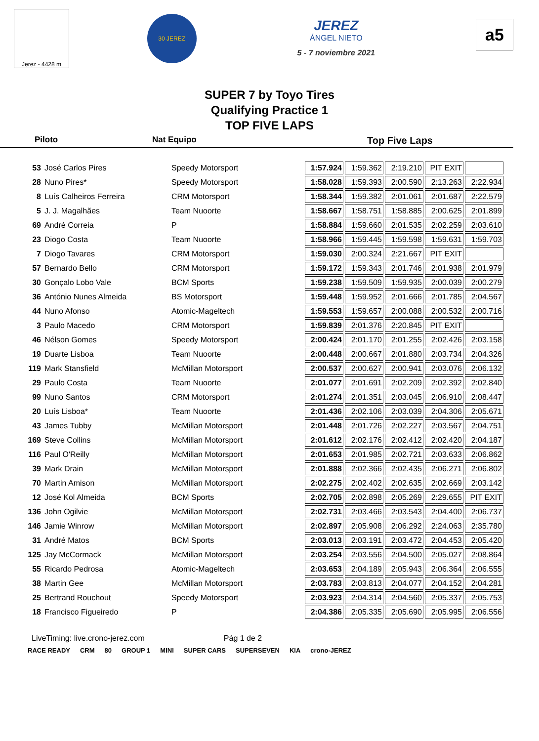Jerez - 4428 m
30 JEREZ
JEREZ
ÁNGEL NIETO
5 - 7 noviembre 2021
a5
SUPER 7 by Toyo Tires
Qualifying Practice 1
TOP FIVE LAPS
Piloto Nat Equipo Top Five Laps
| 53 | José Carlos Pires | Speedy Motorsport | 1:57.924 | 1:59.362 | 2:19.210 | PIT EXIT | |
| 28 | Nuno Pires* | Speedy Motorsport | 1:58.028 | 1:59.393 | 2:00.590 | 2:13.263 | 2:22.934 |
| 8 | Luís Calheiros Ferreira | CRM Motorsport | 1:58.344 | 1:59.382 | 2:01.061 | 2:01.687 | 2:22.579 |
| 5 | J. J. Magalhães | Team Nuoorte | 1:58.667 | 1:58.751 | 1:58.885 | 2:00.625 | 2:01.899 |
| 69 | André Correia | P | 1:58.884 | 1:59.660 | 2:01.535 | 2:02.259 | 2:03.610 |
| 23 | Diogo Costa | Team Nuoorte | 1:58.966 | 1:59.445 | 1:59.598 | 1:59.631 | 1:59.703 |
| 7 | Diogo Tavares | CRM Motorsport | 1:59.030 | 2:00.324 | 2:21.667 | PIT EXIT | |
| 57 | Bernardo Bello | CRM Motorsport | 1:59.172 | 1:59.343 | 2:01.746 | 2:01.938 | 2:01.979 |
| 30 | Gonçalo Lobo Vale | BCM Sports | 1:59.238 | 1:59.509 | 1:59.935 | 2:00.039 | 2:00.279 |
| 36 | António Nunes Almeida | BS Motorsport | 1:59.448 | 1:59.952 | 2:01.666 | 2:01.785 | 2:04.567 |
| 44 | Nuno Afonso | Atomic-Mageltech | 1:59.553 | 1:59.657 | 2:00.088 | 2:00.532 | 2:00.716 |
| 3 | Paulo Macedo | CRM Motorsport | 1:59.839 | 2:01.376 | 2:20.845 | PIT EXIT | |
| 46 | Nélson Gomes | Speedy Motorsport | 2:00.424 | 2:01.170 | 2:01.255 | 2:02.426 | 2:03.158 |
| 19 | Duarte Lisboa | Team Nuoorte | 2:00.448 | 2:00.667 | 2:01.880 | 2:03.734 | 2:04.326 |
| 119 | Mark Stansfield | McMillan Motorsport | 2:00.537 | 2:00.627 | 2:00.941 | 2:03.076 | 2:06.132 |
| 29 | Paulo Costa | Team Nuoorte | 2:01.077 | 2:01.691 | 2:02.209 | 2:02.392 | 2:02.840 |
| 99 | Nuno Santos | CRM Motorsport | 2:01.274 | 2:01.351 | 2:03.045 | 2:06.910 | 2:08.447 |
| 20 | Luís Lisboa* | Team Nuoorte | 2:01.436 | 2:02.106 | 2:03.039 | 2:04.306 | 2:05.671 |
| 43 | James Tubby | McMillan Motorsport | 2:01.448 | 2:01.726 | 2:02.227 | 2:03.567 | 2:04.751 |
| 169 | Steve Collins | McMillan Motorsport | 2:01.612 | 2:02.176 | 2:02.412 | 2:02.420 | 2:04.187 |
| 116 | Paul O'Reilly | McMillan Motorsport | 2:01.653 | 2:01.985 | 2:02.721 | 2:03.633 | 2:06.862 |
| 39 | Mark Drain | McMillan Motorsport | 2:01.888 | 2:02.366 | 2:02.435 | 2:06.271 | 2:06.802 |
| 70 | Martin Amison | McMillan Motorsport | 2:02.275 | 2:02.402 | 2:02.635 | 2:02.669 | 2:03.142 |
| 12 | José Kol Almeida | BCM Sports | 2:02.705 | 2:02.898 | 2:05.269 | 2:29.655 | PIT EXIT |
| 136 | John Ogilvie | McMillan Motorsport | 2:02.731 | 2:03.466 | 2:03.543 | 2:04.400 | 2:06.737 |
| 146 | Jamie Winrow | McMillan Motorsport | 2:02.897 | 2:05.908 | 2:06.292 | 2:24.063 | 2:35.780 |
| 31 | André Matos | BCM Sports | 2:03.013 | 2:03.191 | 2:03.472 | 2:04.453 | 2:05.420 |
| 125 | Jay McCormack | McMillan Motorsport | 2:03.254 | 2:03.556 | 2:04.500 | 2:05.027 | 2:08.864 |
| 55 | Ricardo Pedrosa | Atomic-Mageltech | 2:03.653 | 2:04.189 | 2:05.943 | 2:06.364 | 2:06.555 |
| 38 | Martin Gee | McMillan Motorsport | 2:03.783 | 2:03.813 | 2:04.077 | 2:04.152 | 2:04.281 |
| 25 | Bertrand Rouchout | Speedy Motorsport | 2:03.923 | 2:04.314 | 2:04.560 | 2:05.337 | 2:05.753 |
| 18 | Francisco Figueiredo | P | 2:04.386 | 2:05.335 | 2:05.690 | 2:05.995 | 2:06.556 |
LiveTiming: live.crono-jerez.com Pág 1 de 2
RACE READY CRM 80 GROUP 1 MINI SUPER CARS SUPERSEVEN KIA crono-JEREZ